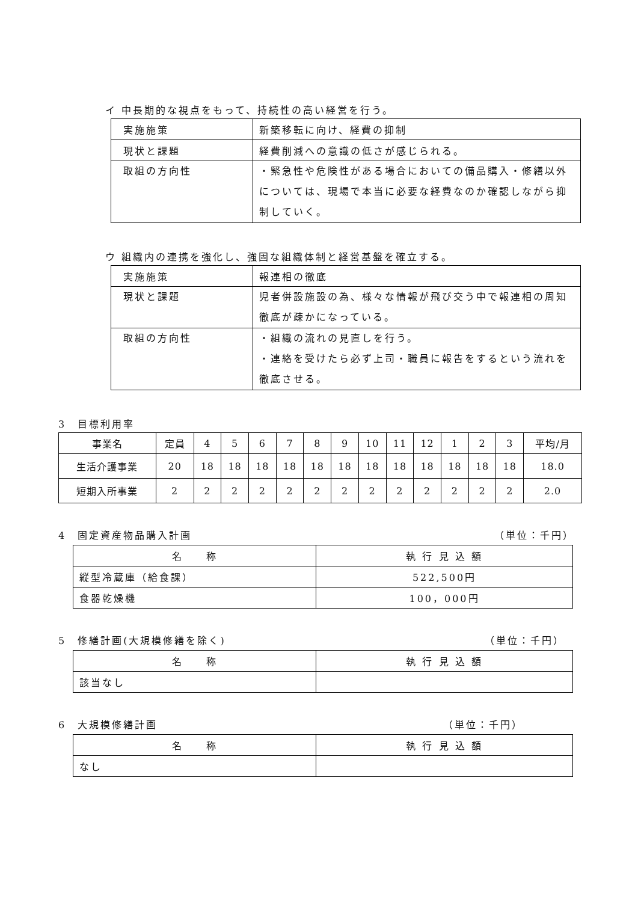イ 中長期的な視点をもって、持続性の高い経営を行う。
| 実施施策 | 新築移転に向け、経費の抑制 |
| 現状と課題 | 経費削減への意識の低さが感じられる。 |
| 取組の方向性 | ・緊急性や危険性がある場合においての備品購入・修繕以外については、現場で本当に必要な経費なのか確認しながら抑制していく。 |
ウ 組織内の連携を強化し、強固な組織体制と経営基盤を確立する。
| 実施施策 | 報連相の徹底 |
| 現状と課題 | 児者併設施設の為、様々な情報が飛び交う中で報連相の周知徹底が疎かになっている。 |
| 取組の方向性 | ・組織の流れの見直しを行う。 ・連絡を受けたら必ず上司・職員に報告をするという流れを徹底させる。 |
3　目標利用率
| 事業名 | 定員 | 4 | 5 | 6 | 7 | 8 | 9 | 10 | 11 | 12 | 1 | 2 | 3 | 平均/月 |
| --- | --- | --- | --- | --- | --- | --- | --- | --- | --- | --- | --- | --- | --- | --- |
| 生活介護事業 | 20 | 18 | 18 | 18 | 18 | 18 | 18 | 18 | 18 | 18 | 18 | 18 | 18 | 18.0 |
| 短期入所事業 | 2 | 2 | 2 | 2 | 2 | 2 | 2 | 2 | 2 | 2 | 2 | 2 | 2 | 2.0 |
4　固定資産物品購入計画 （単位：千円）
| 名 称 | 執 行 見 込 額 |
| 縦型冷蔵庫（給食課） | 522,500円 |
| 食器乾燥機 | 100，000円 |
5　修繕計画(大規模修繕を除く) （単位：千円）
| 名 称 | 執 行 見 込 額 |
| 該当なし | |
6　大規模修繕計画 （単位：千円）
| 名 称 | 執 行 見 込 額 |
| なし | |